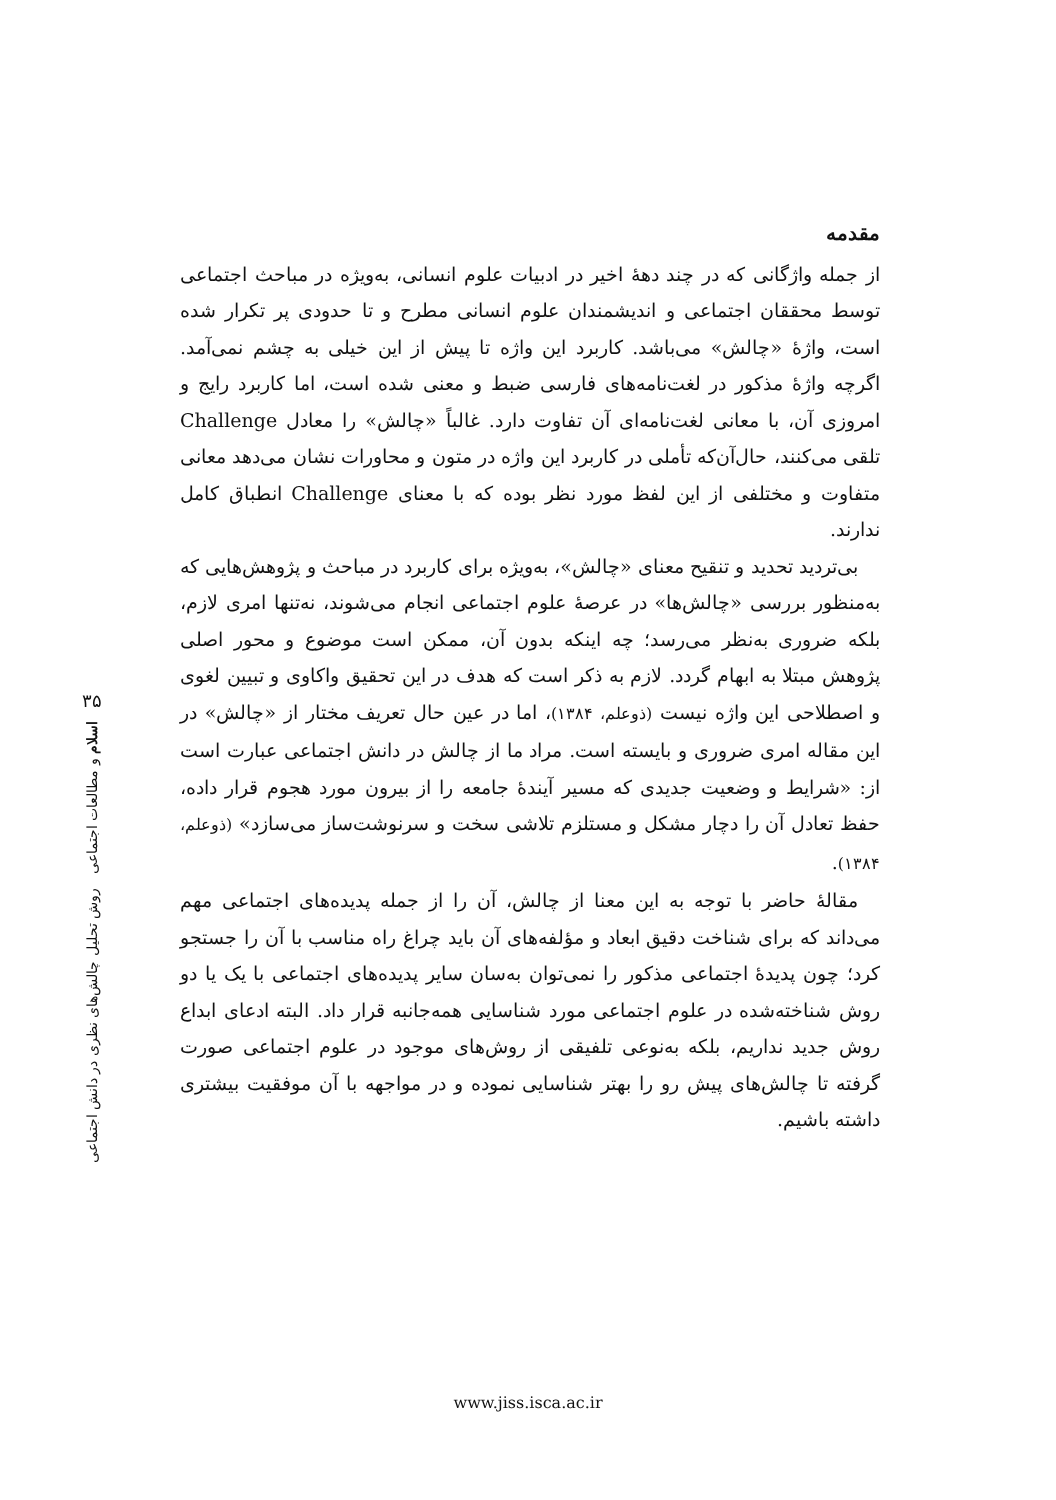مقدمه
از جمله واژگانی که در چند دهۀ اخیر در ادبیات علوم انسانی، به‌ویژه در مباحث اجتماعی توسط محققان اجتماعی و اندیشمندان علوم انسانی مطرح و تا حدودی پر تکرار شده است، واژۀ «چالش» می‌باشد. کاربرد این واژه تا پیش از این خیلی به چشم نمی‌آمد. اگرچه واژۀ مذکور در لغت‌نامه‌های فارسی ضبط و معنی شده است، اما کاربرد رایج و امروزی آن، با معانی لغت‌نامه‌ای آن تفاوت دارد. غالباً «چالش» را معادل Challenge تلقی می‌کنند، حال‌آن‌که تأملی در کاربرد این واژه در متون و محاورات نشان می‌دهد معانی متفاوت و مختلفی از این لفظ مورد نظر بوده که با معنای Challenge انطباق کامل ندارند.
بی‌تردید تحدید و تنقیح معنای «چالش»، به‌ویژه برای کاربرد در مباحث و پژوهش‌هایی که به‌منظور بررسی «چالش‌ها» در عرصۀ علوم اجتماعی انجام می‌شوند، نه‌تنها امری لازم، بلکه ضروری به‌نظر می‌رسد؛ چه اینکه بدون آن، ممکن است موضوع و محور اصلی پژوهش مبتلا به ابهام گردد. لازم به ذکر است که هدف در این تحقیق واکاوی و تبیین لغوی و اصطلاحی این واژه نیست (ذوعلم، ۱۳۸۴)، اما در عین حال تعریف مختار از «چالش» در این مقاله امری ضروری و بایسته است. مراد ما از چالش در دانش اجتماعی عبارت است از: «شرایط و وضعیت جدیدی که مسیر آیندۀ جامعه را از بیرون مورد هجوم قرار داده، حفظ تعادل آن را دچار مشکل و مستلزم تلاشی سخت و سرنوشت‌ساز می‌سازد» (ذوعلم، ۱۳۸۴).
مقالۀ حاضر با توجه به این معنا از چالش، آن را از جمله پدیده‌های اجتماعی مهم می‌داند که برای شناخت دقیق ابعاد و مؤلفه‌های آن باید چراغ راه مناسب با آن را جستجو کرد؛ چون پدیدۀ اجتماعی مذکور را نمی‌توان به‌سان سایر پدیده‌های اجتماعی با یک یا دو روش شناخته‌شده در علوم اجتماعی مورد شناسایی همه‌جانبه قرار داد. البته ادعای ابداع روش جدید نداریم، بلکه به‌نوعی تلفیقی از روش‌های موجود در علوم اجتماعی صورت گرفته تا چالش‌های پیش رو را بهتر شناسایی نموده و در مواجهه با آن موفقیت بیشتری داشته باشیم.
۳۵
اسلام و مطالعات اجتماعی روش تحلیل چالش‌های نظری در دانش اجتماعی
www.jiss.isca.ac.ir